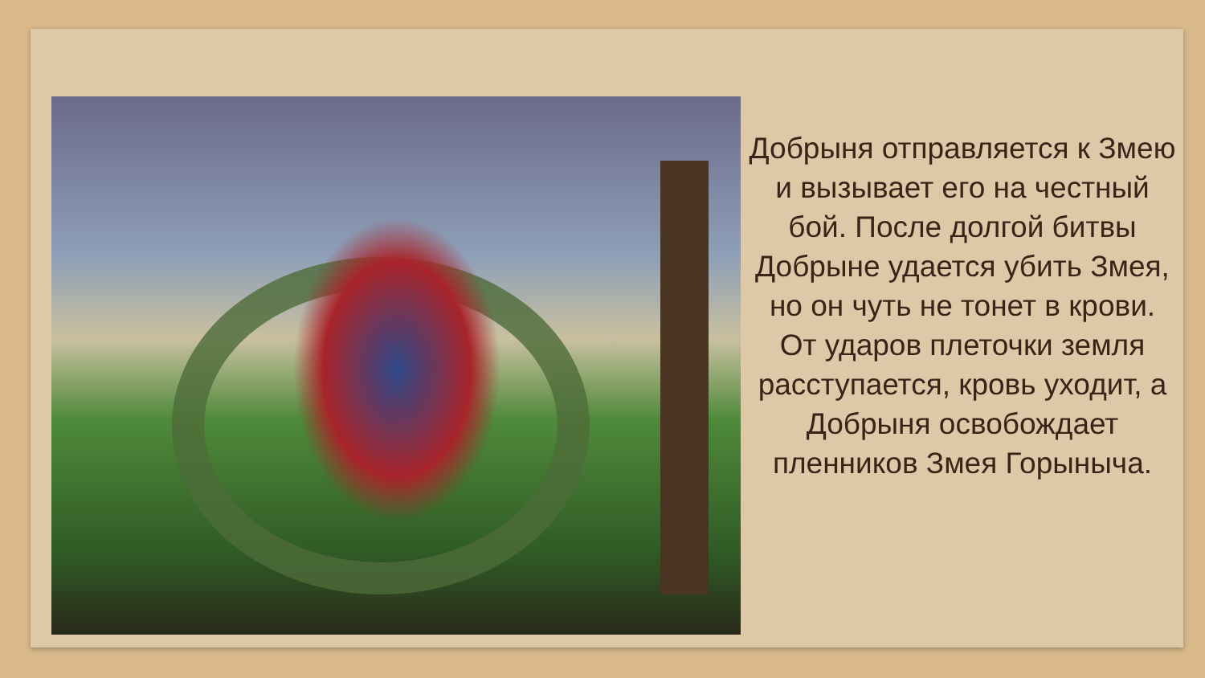Добрыня отправляется к Змею и вызывает его на честный бой. После долгой битвы Добрыне удается убить Змея, но он чуть не тонет в крови. От ударов плеточки земля расступается, кровь уходит, а Добрыня освобождает пленников Змея Горыныча.